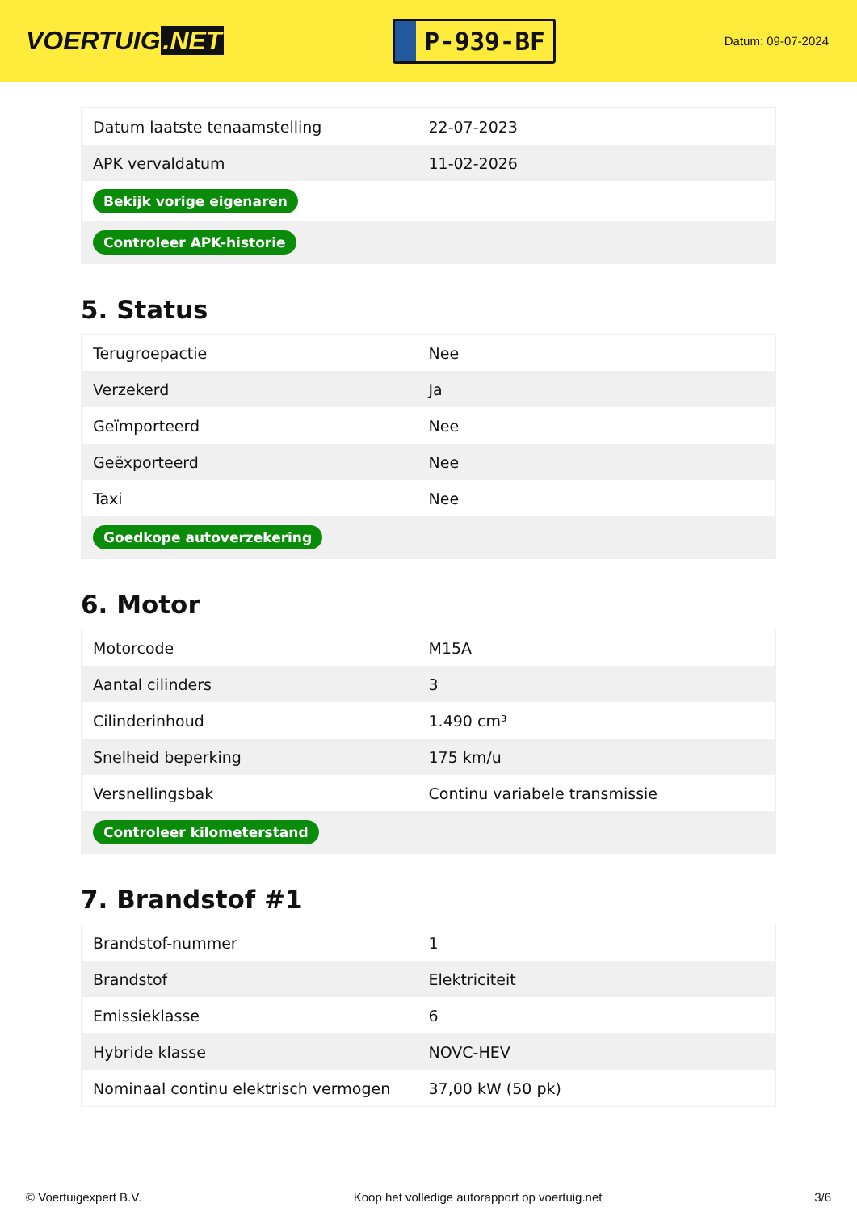VOERTUIG.NET
P-939-BF
Datum: 09-07-2024
| Datum laatste tenaamstelling | 22-07-2023 |
| APK vervaldatum | 11-02-2026 |
| Bekijk vorige eigenaren | |
| Controleer APK-historie | |
5. Status
| Terugroepactie | Nee |
| Verzekerd | Ja |
| Geïmporteerd | Nee |
| Geëxporteerd | Nee |
| Taxi | Nee |
| Goedkope autoverzekering | |
6. Motor
| Motorcode | M15A |
| Aantal cilinders | 3 |
| Cilinderinhoud | 1.490 cm³ |
| Snelheid beperking | 175 km/u |
| Versnellingsbak | Continu variabele transmissie |
| Controleer kilometerstand | |
7. Brandstof #1
| Brandstof-nummer | 1 |
| Brandstof | Elektriciteit |
| Emissieklasse | 6 |
| Hybride klasse | NOVC-HEV |
| Nominaal continu elektrisch vermogen | 37,00 kW (50 pk) |
© Voertuigexpert B.V. Koop het volledige autorapport op voertuig.net 3/6